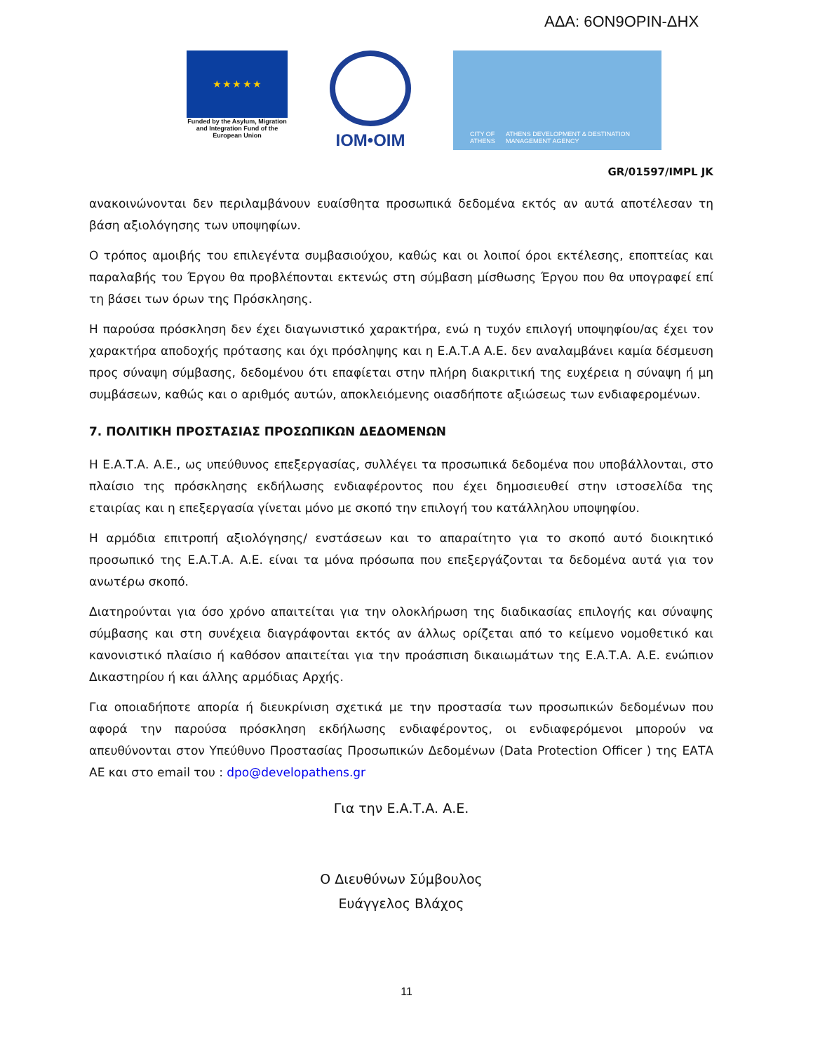ΑΔΑ: 6ΟΝ9ΟΡΙΝ-ΔΗΧ
★ ★ ★ ★ ★
Funded by the Asylum, Migration and Integration Fund of the European Union
IOM•OIM
CITY OF ATHENS ATHENS DEVELOPMENT & DESTINATION MANAGEMENT AGENCY
GR/01597/IMPL JK
ανακοινώνονται δεν περιλαμβάνουν ευαίσθητα προσωπικά δεδομένα εκτός αν αυτά αποτέλεσαν τη βάση αξιολόγησης των υποψηφίων.
Ο τρόπος αμοιβής του επιλεγέντα συμβασιούχου, καθώς και οι λοιποί όροι εκτέλεσης, εποπτείας και παραλαβής του Έργου θα προβλέπονται εκτενώς στη σύμβαση μίσθωσης Έργου που θα υπογραφεί επί τη βάσει των όρων της Πρόσκλησης.
Η παρούσα πρόσκληση δεν έχει διαγωνιστικό χαρακτήρα, ενώ η τυχόν επιλογή υποψηφίου/ας έχει τον χαρακτήρα αποδοχής πρότασης και όχι πρόσληψης και η Ε.Α.Τ.Α Α.Ε. δεν αναλαμβάνει καμία δέσμευση προς σύναψη σύμβασης, δεδομένου ότι επαφίεται στην πλήρη διακριτική της ευχέρεια η σύναψη ή μη συμβάσεων, καθώς και ο αριθμός αυτών, αποκλειόμενης οιασδήποτε αξιώσεως των ενδιαφερομένων.
7. ΠΟΛΙΤΙΚΗ ΠΡΟΣΤΑΣΙΑΣ ΠΡΟΣΩΠΙΚΩΝ ΔΕΔΟΜΕΝΩΝ
Η Ε.Α.Τ.Α. Α.Ε., ως υπεύθυνος επεξεργασίας, συλλέγει τα προσωπικά δεδομένα που υποβάλλονται, στο πλαίσιο της πρόσκλησης εκδήλωσης ενδιαφέροντος που έχει δημοσιευθεί στην ιστοσελίδα της εταιρίας και η επεξεργασία γίνεται μόνο με σκοπό την επιλογή του κατάλληλου υποψηφίου.
Η αρμόδια επιτροπή αξιολόγησης/ ενστάσεων και το απαραίτητο για το σκοπό αυτό διοικητικό προσωπικό της Ε.Α.Τ.Α. Α.Ε. είναι τα μόνα πρόσωπα που επεξεργάζονται τα δεδομένα αυτά για τον ανωτέρω σκοπό.
Διατηρούνται για όσο χρόνο απαιτείται για την ολοκλήρωση της διαδικασίας επιλογής και σύναψης σύμβασης και στη συνέχεια διαγράφονται εκτός αν άλλως ορίζεται από το κείμενο νομοθετικό και κανονιστικό πλαίσιο ή καθόσον απαιτείται για την προάσπιση δικαιωμάτων της Ε.Α.Τ.Α. Α.Ε. ενώπιον Δικαστηρίου ή και άλλης αρμόδιας Αρχής.
Για οποιαδήποτε απορία ή διευκρίνιση σχετικά με την προστασία των προσωπικών δεδομένων που αφορά την παρούσα πρόσκληση εκδήλωσης ενδιαφέροντος, οι ενδιαφερόμενοι μπορούν να απευθύνονται στον Υπεύθυνο Προστασίας Προσωπικών Δεδομένων (Data Protection Officer ) της ΕΑΤΑ ΑΕ και στο email του : dpo@developathens.gr
Για την Ε.Α.Τ.Α. Α.Ε.
Ο Διευθύνων Σύμβουλος
Ευάγγελος Βλάχος
11